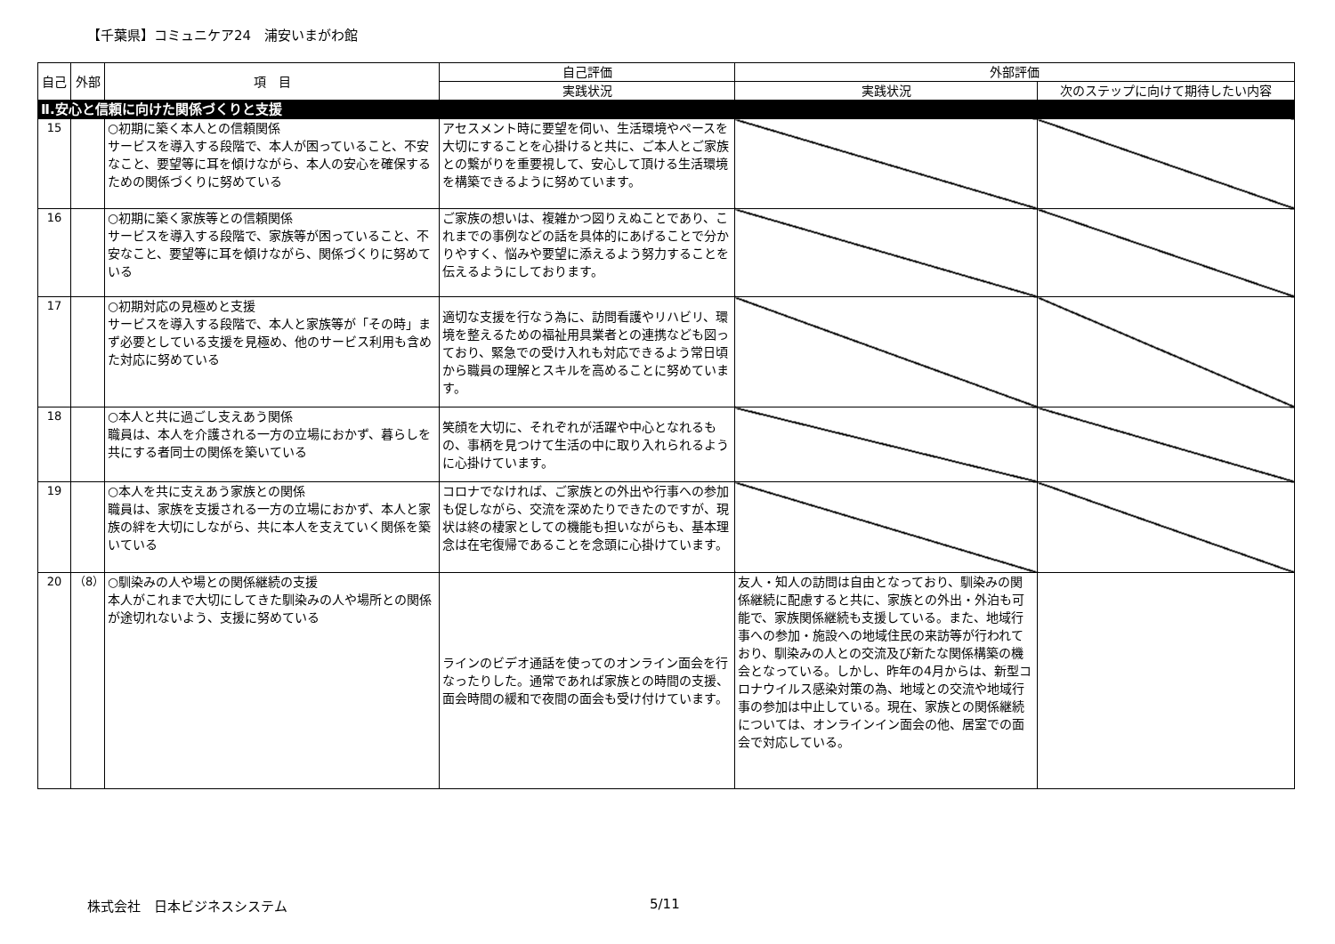【千葉県】コミュニケア24　浦安いまがわ館
| 自己 | 外部 | 項 目 | 自己評価 | 外部評価 | |
| --- | --- | --- | --- | --- | --- |
| | | | 実践状況 | 実践状況 | 次のステップに向けて期待したい内容 |
| Ⅱ.安心と信頼に向けた関係づくりと支援 | | | | | |
| 15 | | ○初期に築く本人との信頼関係 サービスを導入する段階で、本人が困っていること、不安なこと、要望等に耳を傾けながら、本人の安心を確保するための関係づくりに努めている | アセスメント時に要望を伺い、生活環境やペースを大切にすることを心掛けると共に、ご本人とご家族との繋がりを重要視して、安心して頂ける生活環境を構築できるように努めています。 | | |
| 16 | | ○初期に築く家族等との信頼関係 サービスを導入する段階で、家族等が困っていること、不安なこと、要望等に耳を傾けながら、関係づくりに努めている | ご家族の想いは、複雑かつ図りえぬことであり、これまでの事例などの話を具体的にあげることで分かりやすく、悩みや要望に添えるよう努力することを伝えるようにしております。 | | |
| 17 | | ○初期対応の見極めと支援 サービスを導入する段階で、本人と家族等が「その時」まず必要としている支援を見極め、他のサービス利用も含めた対応に努めている | 適切な支援を行なう為に、訪問看護やリハビリ、環境を整えるための福祉用具業者との連携なども図っており、緊急での受け入れも対応できるよう常日頃から職員の理解とスキルを高めることに努めています。 | | |
| 18 | | ○本人と共に過ごし支えあう関係 職員は、本人を介護される一方の立場におかず、暮らしを共にする者同士の関係を築いている | 笑顔を大切に、それぞれが活躍や中心となれるもの、事柄を見つけて生活の中に取り入れられるように心掛けています。 | | |
| 19 | | ○本人を共に支えあう家族との関係 職員は、家族を支援される一方の立場におかず、本人と家族の絆を大切にしながら、共に本人を支えていく関係を築いている | コロナでなければ、ご家族との外出や行事への参加も促しながら、交流を深めたりできたのですが、現状は終の棲家としての機能も担いながらも、基本理念は在宅復帰であることを念頭に心掛けています。 | | |
| 20 | （8） | ○馴染みの人や場との関係継続の支援 本人がこれまで大切にしてきた馴染みの人や場所との関係が途切れないよう、支援に努めている | ラインのビデオ通話を使ってのオンライン面会を行なったりした。通常であれば家族との時間の支援、面会時間の緩和で夜間の面会も受け付けています。 | 友人・知人の訪問は自由となっており、馴染みの関係継続に配慮すると共に、家族との外出・外泊も可能で、家族関係継続も支援している。また、地域行事への参加・施設への地域住民の来訪等が行われており、馴染みの人との交流及び新たな関係構築の機会となっている。しかし、昨年の4月からは、新型コロナウイルス感染対策の為、地域との交流や地域行事の参加は中止している。現在、家族との関係継続については、オンラインイン面会の他、居室での面会で対応している。 | |
株式会社　日本ビジネスシステム 5/11